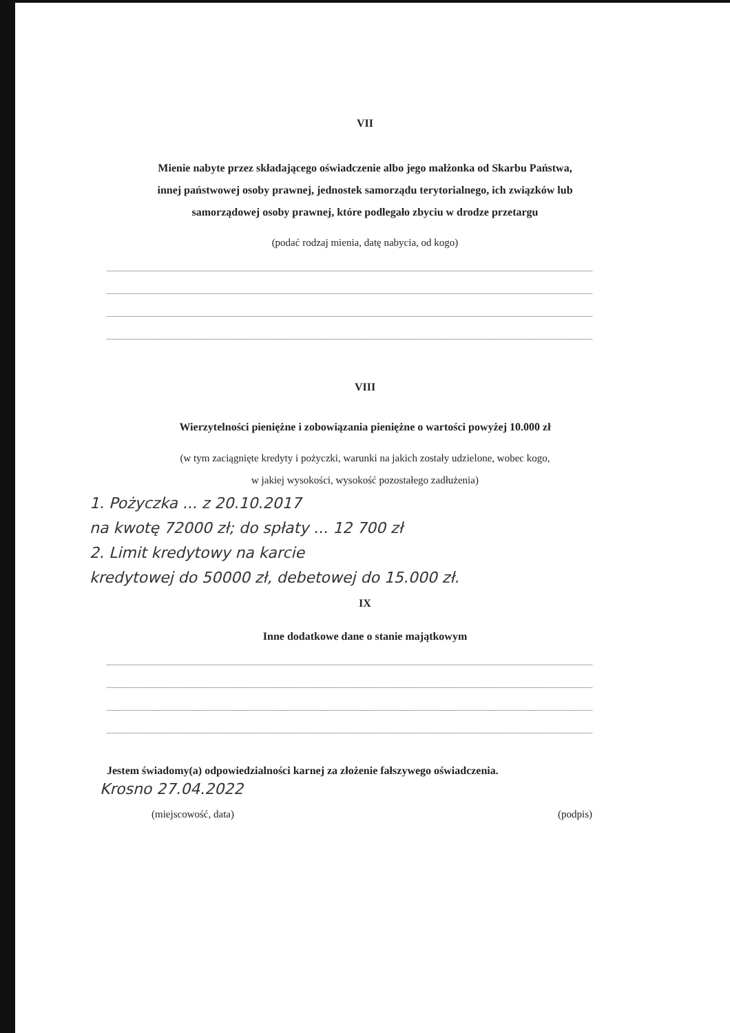VII
Mienie nabyte przez składającego oświadczenie albo jego małżonka od Skarbu Państwa,
innej państwowej osoby prawnej, jednostek samorządu terytorialnego, ich związków lub
samorządowej osoby prawnej, które podlegało zbyciu w drodze przetargu
(podać rodzaj mienia, datę nabycia, od kogo)
VIII
Wierzytelności pieniężne i zobowiązania pieniężne o wartości powyżej 10.000 zł
(w tym zaciągnięte kredyty i pożyczki, warunki na jakich zostały udzielone, wobec kogo,
w jakiej wysokości, wysokość pozostałego zadłużenia)
1. Pożyczka ... z 20.10.2017
na kwotę 72000 zł; do spłaty ... 12 700 zł
2. Limit kredytowy na karcie
kredytowej do 50000 zł, debetowej do 15.000 zł.
IX
Inne dodatkowe dane o stanie majątkowym
Jestem świadomy(a) odpowiedzialności karnej za złożenie fałszywego oświadczenia.
Krosno 27.04.2022
(miejscowość, data) (podpis)